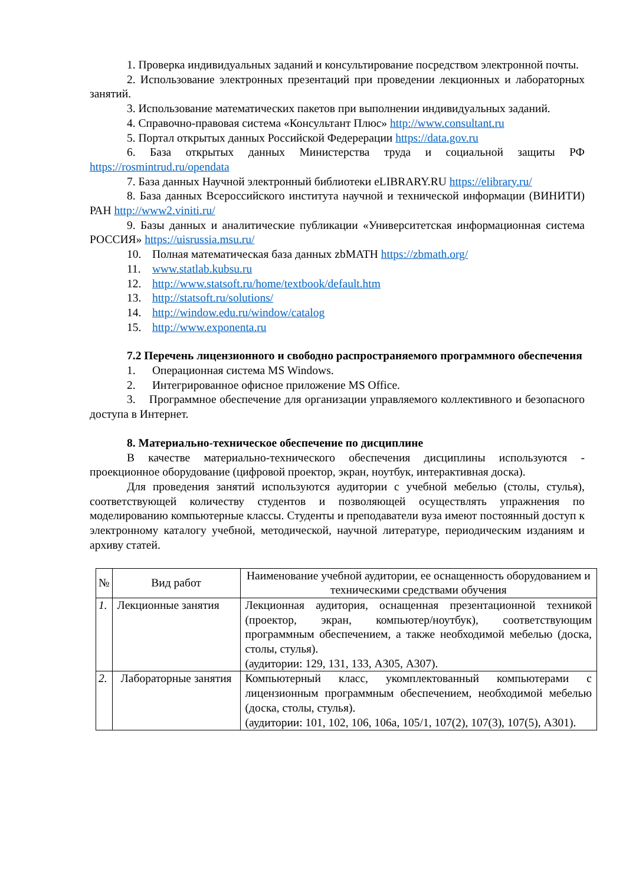1. Проверка индивидуальных заданий и консультирование посредством электронной почты.
2. Использование электронных презентаций при проведении лекционных и лабораторных занятий.
3. Использование математических пакетов при выполнении индивидуальных заданий.
4. Справочно-правовая система «Консультант Плюс» http://www.consultant.ru
5. Портал открытых данных Российской Федерерации https://data.gov.ru
6. База открытых данных Министерства труда и социальной защиты РФ https://rosmintrud.ru/opendata
7. База данных Научной электронный библиотеки eLIBRARY.RU https://elibrary.ru/
8. База данных Всероссийского института научной и технической информации (ВИНИТИ) РАН http://www2.viniti.ru/
9. Базы данных и аналитические публикации «Университетская информационная система РОССИЯ» https://uisrussia.msu.ru/
10. Полная математическая база данных zbMATH https://zbmath.org/
11. www.statlab.kubsu.ru
12. http://www.statsoft.ru/home/textbook/default.htm
13. http://statsoft.ru/solutions/
14. http://window.edu.ru/window/catalog
15. http://www.exponenta.ru
7.2 Перечень лицензионного и свободно распространяемого программного обеспечения
1. Операционная система MS Windows.
2. Интегрированное офисное приложение MS Office.
3. Программное обеспечение для организации управляемого коллективного и безопасного доступа в Интернет.
8. Материально-техническое обеспечение по дисциплине
В качестве материально-технического обеспечения дисциплины используются - проекционное оборудование (цифровой проектор, экран, ноутбук, интерактивная доска).
Для проведения занятий используются аудитории с учебной мебелью (столы, стулья), соответствующей количеству студентов и позволяющей осуществлять упражнения по моделированию компьютерные классы. Студенты и преподаватели вуза имеют постоянный доступ к электронному каталогу учебной, методической, научной литературе, периодическим изданиям и архиву статей.
| № | Вид работ | Наименование учебной аудитории, ее оснащенность оборудованием и техническими средствами обучения |
| --- | --- | --- |
| 1. | Лекционные занятия | Лекционная аудитория, оснащенная презентационной техникой (проектор, экран, компьютер/ноутбук), соответствующим программным обеспечением, а также необходимой мебелью (доска, столы, стулья). (аудитории: 129, 131, 133, А305, А307). |
| 2. | Лабораторные занятия | Компьютерный класс, укомплектованный компьютерами с лицензионным программным обеспечением, необходимой мебелью (доска, столы, стулья). (аудитории: 101, 102, 106, 106а, 105/1, 107(2), 107(3), 107(5), А301). |